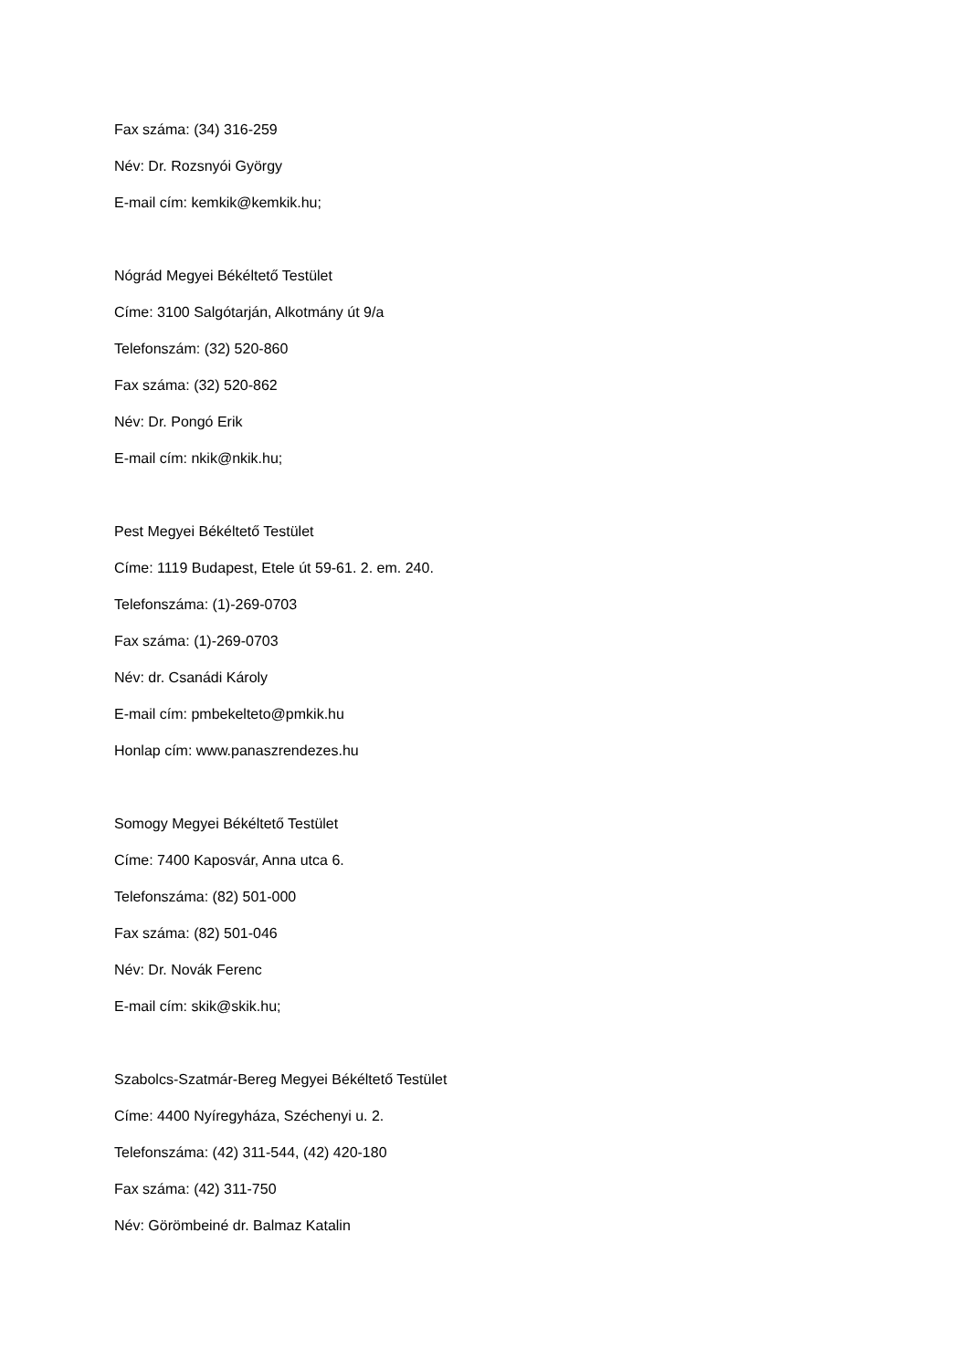Fax száma: (34) 316-259
Név: Dr. Rozsnyói György
E-mail cím: kemkik@kemkik.hu;
Nógrád Megyei Békéltető Testület
Címe: 3100 Salgótarján, Alkotmány út 9/a
Telefonszám: (32) 520-860
Fax száma: (32) 520-862
Név: Dr. Pongó Erik
E-mail cím: nkik@nkik.hu;
Pest Megyei Békéltető Testület
Címe: 1119 Budapest, Etele út 59-61. 2. em. 240.
Telefonszáma: (1)-269-0703
Fax száma: (1)-269-0703
Név: dr. Csanádi Károly
E-mail cím: pmbekelteto@pmkik.hu
Honlap cím: www.panaszrendezes.hu
Somogy Megyei Békéltető Testület
Címe: 7400 Kaposvár, Anna utca 6.
Telefonszáma: (82) 501-000
Fax száma: (82) 501-046
Név: Dr. Novák Ferenc
E-mail cím: skik@skik.hu;
Szabolcs-Szatmár-Bereg Megyei Békéltető Testület
Címe: 4400 Nyíregyháza, Széchenyi u. 2.
Telefonszáma: (42) 311-544, (42) 420-180
Fax száma: (42) 311-750
Név: Görömbeiné dr. Balmaz Katalin